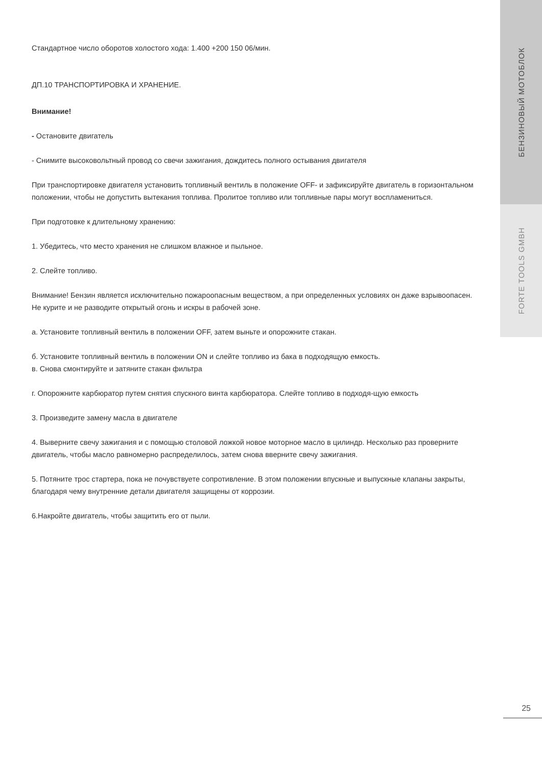БЕНЗИНОВЫЙ МОТОБЛОК
FORTE TOOLS GMBH
Стандартное число оборотов холостого хода: 1.400 +200 150 06/мин.
ДП.10 ТРАНСПОРТИРОВКА И ХРАНЕНИЕ.
Внимание!
- Остановите двигатель
- Снимите высоковольтный провод со свечи зажигания, дождитесь полного остывания двигателя
При транспортировке двигателя установить топливный вентиль в положение OFF- и зафиксируйте двигатель в горизонтальном положении, чтобы не допустить вытекания топлива. Пролитое топливо или топливные пары могут воспламениться.
При подготовке к длительному хранению:
1. Убедитесь, что место хранения не слишком влажное и пыльное.
2. Слейте топливо.
Внимание! Бензин является исключительно пожароопасным веществом, а при определенных условиях он даже взрывоопасен. Не курите и не разводите открытый огонь и искры в рабочей зоне.
а. Установите топливный вентиль в положении OFF, затем выньте и опорожните стакан.
б. Установите топливный вентиль в положении ON и слейте топливо из бака в подходящую емкость.
в. Снова смонтируйте и затяните стакан фильтра
г. Опорожните карбюратор путем снятия спускного винта карбюратора. Слейте топливо в подходя-щую емкость
3. Произведите замену масла в двигателе
4. Выверните свечу зажигания и с помощью столовой ложкой новое моторное масло в цилиндр. Несколько раз проверните двигатель, чтобы масло равномерно распределилось, затем снова вверните свечу зажигания.
5. Потяните трос стартера, пока не почувствуете сопротивление. В этом положении впускные и выпускные клапаны закрыты, благодаря чему внутренние детали двигателя защищены от коррозии.
6.Накройте двигатель, чтобы защитить его от пыли.
25